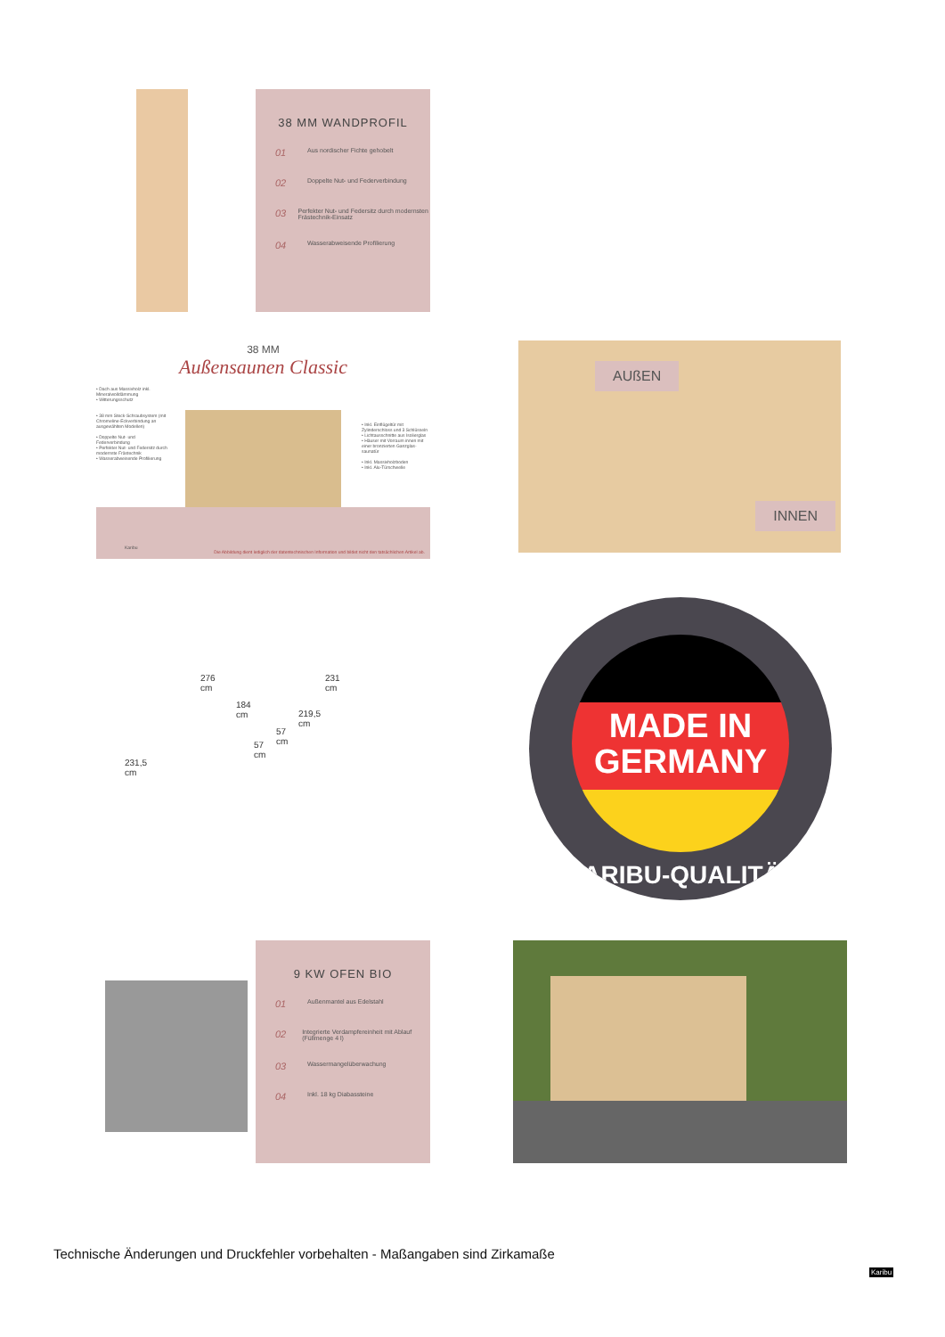38 MM WANDPROFIL
01 Aus nordischer Fichte gehobelt
02 Doppelte Nut- und Federverbindung
03 Perfekter Nut- und Federsitz durch modernsten Frästechnik-Einsatz
04 Wasserabweisende Profilierung
38 MM
Außensaunen Classic
• Dach aus Massivholz inkl. Mineralwolldämmung
• Witterungsschutz
• 38 mm Steck-Schraubsystem (mit Chromeline-Eckverbindung an ausgewählten Modellen)
• Doppelte Nut- und Federverbindung
• Perfekter Nut- und Federsitz durch modernste Frästechnik
• Wasserabweisende Profilierung
• Inkl. Einflügeltür mit Zylinderschloss und 3 Schlüsseln
• Lichtausschnitte aus Isolierglas
• Häuser mit Vorraum innen mit einer bronzierten Ganzglas-saunatür
• Inkl. Massivholzboden
• Inkl. Alu-Türschwelle
Die Abbildung dient lediglich der datentechnischen Information und bildet nicht den tatsächlichen Artikel ab.
Karibu
AUßEN
INNEN
276 cm 231 cm
231,5 cm
184 cm
219,5 cm
57 cm
57 cm
MADE IN
GERMANY
KARIBU-QUALITÄT
9 KW OFEN BIO
01 Außenmantel aus Edelstahl
02 Integrierte Verdampfereinheit mit Ablauf (Füllmenge 4 l)
03 Wassermangelüberwachung
04 Inkl. 18 kg Diabassteine
Technische Änderungen und Druckfehler vorbehalten - Maßangaben sind Zirkamaße
Karibu